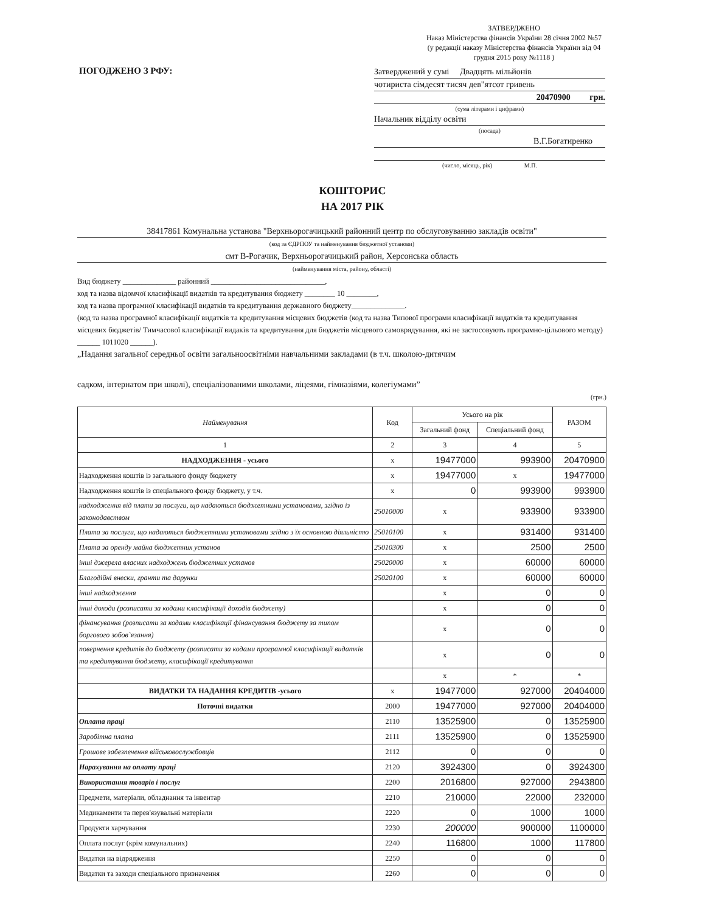ЗАТВЕРДЖЕНО
Наказ Міністерства фінансів України 28 січня 2002 №57
(у редакції наказу Міністерства фінансів України від 04 грудня 2015 року №1118 )
ПОГОДЖЕНО З РФУ:
Затверджений у сумі Двадцять мільйонів
чотириста сімдесят тисяч дев"ятсот гривень
20470900 грн.
(сума літерами і цифрами)
Начальник відділу освіти
(посада)
В.Г.Богатиренко
(число, місяць, рік) М.П.
КОШТОРИС
НА 2017 РІК
38417861 Комунальна установа "Верхньорогачицький районний центр по обслуговуванню закладів освіти"
(код за ЄДРПОУ та найменування бюджетної установи)
смт В-Рогачик, Верхньорогачицький район, Херсонська область
(найменування міста, району, області)
Вид бюджету ______________ районний ______________________________,
код та назва відомчої класифікації видатків та кредитування бюджету ________ 10 ________,
код та назва програмної класифікації видатків та кредитування державного бюджету______________.
(код та назва програмної класифікації видатків та кредитування місцевих бюджетів (код та назва Типової програми класифікації видатків та кредитування місцевих бюджетів/ Тимчасової класифікації видаків та кредитування для бюджетів місцевого самоврядування, які не застосовують програмно-цільового методу) ______ 1011020 ______).
„Надання загальної середньої освіти загальноосвітніми навчальними закладами (в т.ч. школою-дитячим
садком, інтернатом при школі), спеціалізованими школами, ліцеями, гімназіями, колегіумами”
(грн.)
| Найменування | Код | Усього на рік | | РАЗОМ |
| --- | --- | --- | --- | --- |
| | | Загальний фонд | Спеціальний фонд | |
| 1 | 2 | 3 | 4 | 5 |
| НАДХОДЖЕННЯ - усього | x | 19477000 | 993900 | 20470900 |
| Надходження коштів із загального фонду бюджету | x | 19477000 | x | 19477000 |
| Надходження коштів із спеціального фонду бюджету, у т.ч. | x | 0 | 993900 | 993900 |
| надходження від плати за послуги, що надаються бюджетними установами, згідно із законодавством | 25010000 | x | 933900 | 933900 |
| Плата за послуги, що надаються бюджетними установами згідно з їх основною діяльністю | 25010100 | x | 931400 | 931400 |
| Плата за оренду майна бюджетних установ | 25010300 | x | 2500 | 2500 |
| інші джерела власних надходжень бюджетних установ | 25020000 | x | 60000 | 60000 |
| Благодійні внески, гранти та дарунки | 25020100 | x | 60000 | 60000 |
| інші надходження | | x | 0 | 0 |
| інші доходи (розписати за кодами класифікації доходів бюджету) | | x | 0 | 0 |
| фінансування (розписати за кодами класифікації фінансування бюджету за типом боргового зобов`язання) | | x | 0 | 0 |
| повернення кредитів до бюджету (розписати за кодами програмної класифікації видатків та кредитування бюджету, класифікації кредитування | | x | 0 | 0 |
| | | x | * | * |
| ВИДАТКИ ТА НАДАННЯ КРЕДИТІВ -усього | x | 19477000 | 927000 | 20404000 |
| Поточні видатки | 2000 | 19477000 | 927000 | 20404000 |
| Оплата праці | 2110 | 13525900 | 0 | 13525900 |
| Заробітна плата | 2111 | 13525900 | 0 | 13525900 |
| Грошове забезпечення військовослужбовців | 2112 | 0 | 0 | 0 |
| Нарахування на оплату праці | 2120 | 3924300 | 0 | 3924300 |
| Використання товарів і послуг | 2200 | 2016800 | 927000 | 2943800 |
| Предмети, матеріали, обладнання та інвентар | 2210 | 210000 | 22000 | 232000 |
| Медикаменти та перев'язувальні матеріали | 2220 | 0 | 1000 | 1000 |
| Продукти харчування | 2230 | 200000 | 900000 | 1100000 |
| Оплата послуг (крім комунальних) | 2240 | 116800 | 1000 | 117800 |
| Видатки на відрядження | 2250 | 0 | 0 | 0 |
| Видатки та заходи спеціального призначення | 2260 | 0 | 0 | 0 |